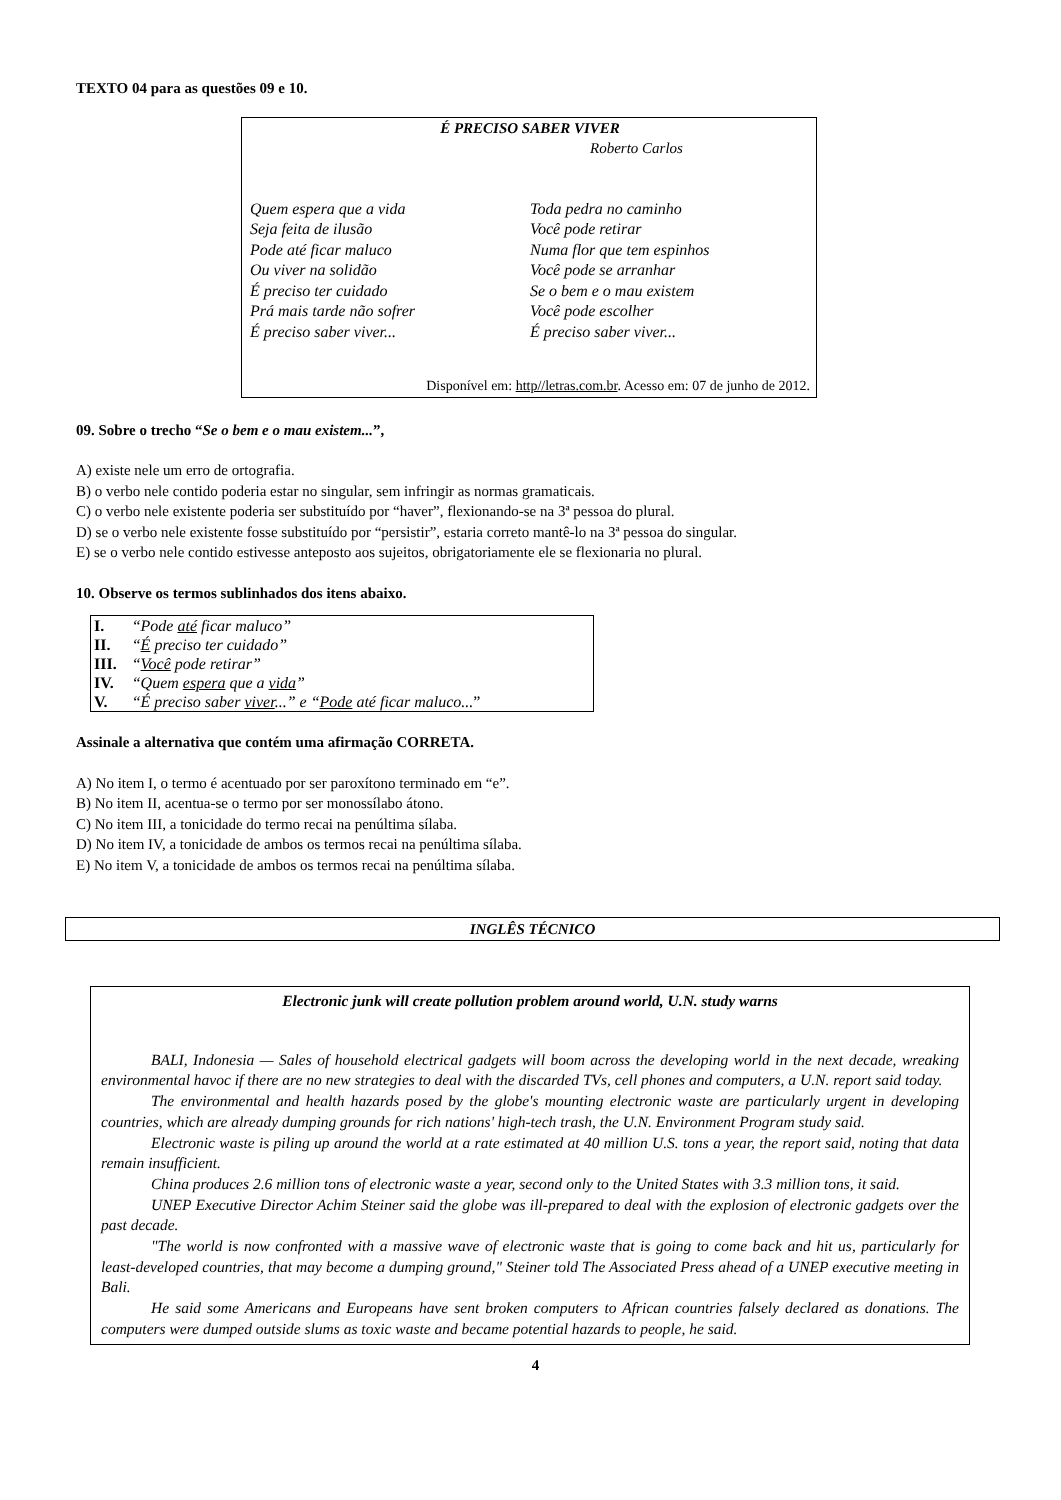TEXTO 04 para as questões 09 e 10.
É PRECISO SABER VIVER
Roberto Carlos
Quem espera que a vida
Seja feita de ilusão
Pode até ficar maluco
Ou viver na solidão
É preciso ter cuidado
Prá mais tarde não sofrer
É preciso saber viver...
Toda pedra no caminho
Você pode retirar
Numa flor que tem espinhos
Você pode se arranhar
Se o bem e o mau existem
Você pode escolher
É preciso saber viver...
Disponível em: http//letras.com.br. Acesso em: 07 de junho de 2012.
09. Sobre o trecho “Se o bem e o mau existem...”,
A) existe nele um erro de ortografia.
B) o verbo nele contido poderia estar no singular, sem infringir as normas gramaticais.
C) o verbo nele existente poderia ser substituído por “haver”, flexionando-se na 3ª pessoa do plural.
D) se o verbo nele existente fosse substituído por “persistir”, estaria correto mantê-lo na 3ª pessoa do singular.
E) se o verbo nele contido estivesse anteposto aos sujeitos, obrigatoriamente ele se flexionaria no plural.
10. Observe os termos sublinhados dos itens abaixo.
| I. | “Pode até ficar maluco” |
| II. | “ É preciso ter cuidado” |
| III. | “ Você pode retirar” |
| IV. | “Quem espera que a vida ” |
| V. | “É preciso saber viver ...” e “ Pode até ficar maluco... ” |
Assinale a alternativa que contém uma afirmação CORRETA.
A) No item I, o termo é acentuado por ser paroxítono terminado em “e”.
B) No item II, acentua-se o termo por ser monossílabo átono.
C) No item III, a tonicidade do termo recai na penúltima sílaba.
D) No item IV, a tonicidade de ambos os termos recai na penúltima sílaba.
E) No item V, a tonicidade de ambos os termos recai na penúltima sílaba.
INGLÊS TÉCNICO
Electronic junk will create pollution problem around world, U.N. study warns
BALI, Indonesia — Sales of household electrical gadgets will boom across the developing world in the next decade, wreaking environmental havoc if there are no new strategies to deal with the discarded TVs, cell phones and computers, a U.N. report said today.
The environmental and health hazards posed by the globe's mounting electronic waste are particularly urgent in developing countries, which are already dumping grounds for rich nations' high-tech trash, the U.N. Environment Program study said.
Electronic waste is piling up around the world at a rate estimated at 40 million U.S. tons a year, the report said, noting that data remain insufficient.
China produces 2.6 million tons of electronic waste a year, second only to the United States with 3.3 million tons, it said.
UNEP Executive Director Achim Steiner said the globe was ill-prepared to deal with the explosion of electronic gadgets over the past decade.
"The world is now confronted with a massive wave of electronic waste that is going to come back and hit us, particularly for least-developed countries, that may become a dumping ground," Steiner told The Associated Press ahead of a UNEP executive meeting in Bali.
He said some Americans and Europeans have sent broken computers to African countries falsely declared as donations. The computers were dumped outside slums as toxic waste and became potential hazards to people, he said.
4